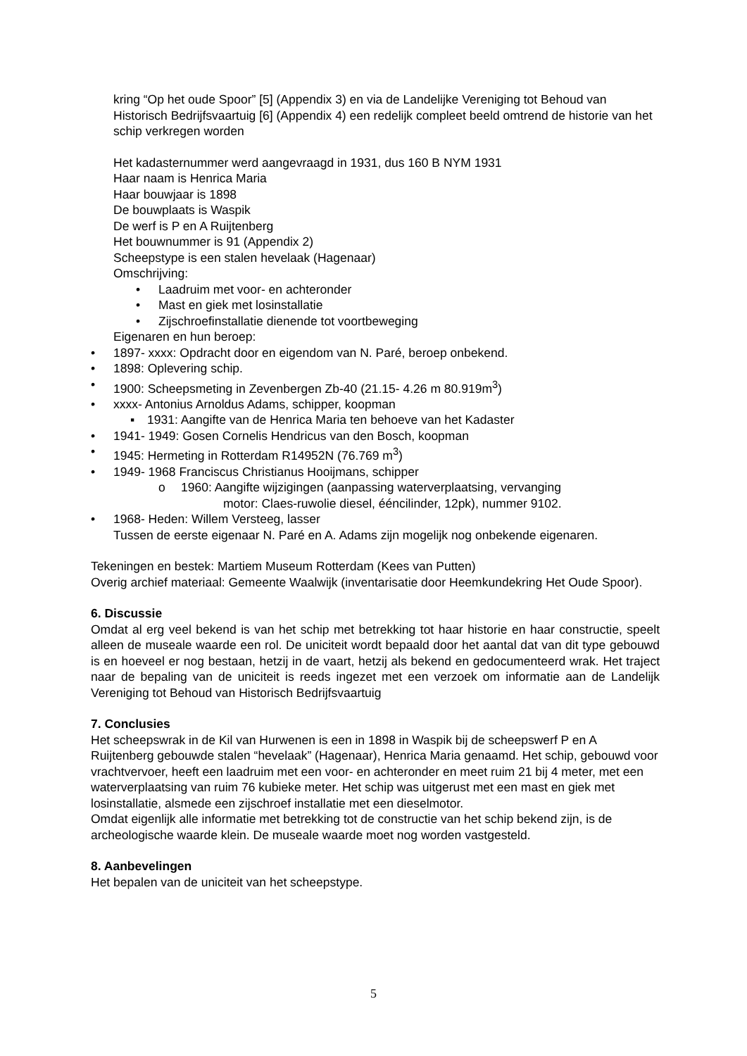kring “Op het oude Spoor” [5] (Appendix 3) en via de Landelijke Vereniging tot Behoud van Historisch Bedrijfsvaartuig [6] (Appendix 4) een redelijk compleet beeld omtrend de historie van het schip verkregen worden
Het kadasternummer werd aangevraagd in 1931, dus 160 B NYM 1931
Haar naam is Henrica Maria
Haar bouwjaar is 1898
De bouwplaats is Waspik
De werf is P en A Ruijtenberg
Het bouwnummer is 91 (Appendix 2)
Scheepstype is een stalen hevelaak (Hagenaar)
Omschrijving:
• Laadruim met voor- en achteronder
• Mast en giek met losinstallatie
• Zijschroefinstallatie dienende tot voortbeweging
Eigenaren en hun beroep:
• 1897- xxxx: Opdracht door en eigendom van N. Paré, beroep onbekend.
• 1898: Oplevering schip.
• 1900: Scheepsmeting in Zevenbergen Zb-40 (21.15- 4.26 m 80.919m<sup>3</sup>)
• xxxx- Antonius Arnoldus Adams, schipper, koopman
▪ 1931: Aangifte van de Henrica Maria ten behoeve van het Kadaster
• 1941- 1949: Gosen Cornelis Hendricus van den Bosch, koopman
• 1945: Hermeting in Rotterdam R14952N (76.769 m<sup>3</sup>)
• 1949- 1968 Franciscus Christianus Hooijmans, schipper
o 1960: Aangifte wijzigingen (aanpassing waterverplaatsing, vervanging
motor: Claes-ruwolie diesel, ééncilinder, 12pk), nummer 9102.
• 1968- Heden: Willem Versteeg, lasser
Tussen de eerste eigenaar N. Paré en A. Adams zijn mogelijk nog onbekende eigenaren.
Tekeningen en bestek: Martiem Museum Rotterdam (Kees van Putten)
Overig archief materiaal: Gemeente Waalwijk (inventarisatie door Heemkundekring Het Oude Spoor).
6. Discussie
Omdat al erg veel bekend is van het schip met betrekking tot haar historie en haar constructie, speelt alleen de museale waarde een rol. De uniciteit wordt bepaald door het aantal dat van dit type gebouwd is en hoeveel er nog bestaan, hetzij in de vaart, hetzij als bekend en gedocumenteerd wrak. Het traject naar de bepaling van de uniciteit is reeds ingezet met een verzoek om informatie aan de Landelijk Vereniging tot Behoud van Historisch Bedrijfsvaartuig
7. Conclusies
Het scheepswrak in de Kil van Hurwenen is een in 1898 in Waspik bij de scheepswerf P en A Ruijtenberg gebouwde stalen “hevelaak” (Hagenaar), Henrica Maria genaamd. Het schip, gebouwd voor vrachtvervoer, heeft een laadruim met een voor- en achteronder en meet ruim 21 bij 4 meter, met een waterverplaatsing van ruim 76 kubieke meter. Het schip was uitgerust met een mast en giek met losinstallatie, alsmede een zijschroef installatie met een dieselmotor.
Omdat eigenlijk alle informatie met betrekking tot de constructie van het schip bekend zijn, is de archeologische waarde klein. De museale waarde moet nog worden vastgesteld.
8. Aanbevelingen
Het bepalen van de uniciteit van het scheepstype.
5